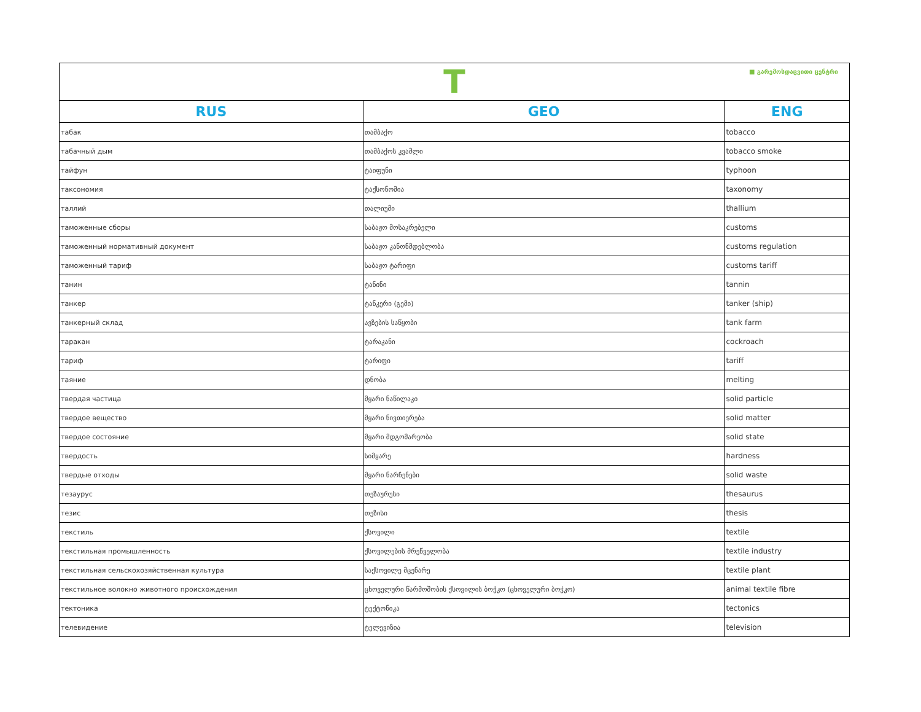| T ■ გარემოსდაცვითი ცენტრი | | |
| RUS | GEO | ENG |
| табак | თამბაქო | tobacco |
| табачный дым | თამბაქოს კვამლი | tobacco smoke |
| тайфун | ტაიფუნი | typhoon |
| таксономия | ტაქსონომია | taxonomy |
| таллий | თალიუმი | thallium |
| таможенные сборы | საბაჟო მოსაკრებელი | customs |
| таможенный нормативный документ | საბაჟო კანონმდებლობა | customs regulation |
| таможенный тариф | საბაჟო ტარიფი | customs tariff |
| танин | ტანინი | tannin |
| танкер | ტანკერი (გემი) | tanker (ship) |
| танкерный склад | ავზების საწყობი | tank farm |
| таракан | ტარაკანი | cockroach |
| тариф | ტარიფი | tariff |
| таяние | დნობა | melting |
| твердая частица | მყარი ნაწილაკი | solid particle |
| твердое вещество | მყარი ნივთიერება | solid matter |
| твердое состояние | მყარი მდგომარეობა | solid state |
| твердость | სიმყარე | hardness |
| твердые отходы | მყარი ნარჩენები | solid waste |
| тезаурус | თეზაურუსი | thesaurus |
| тезис | თეზისი | thesis |
| текстиль | ქსოვილი | textile |
| текстильная промышленность | ქსოვილების მრეწველობა | textile industry |
| текстильная сельскохозяйственная культура | საქსოვილე მცენარე | textile plant |
| текстильное волокно животного происхождения | ცხოველური წარმოშობის ქსოვილის ბოჭკო (ცხოველური ბოჭკო) | animal textile fibre |
| тектоника | ტექტონიკა | tectonics |
| телевидение | ტელევიზია | television |